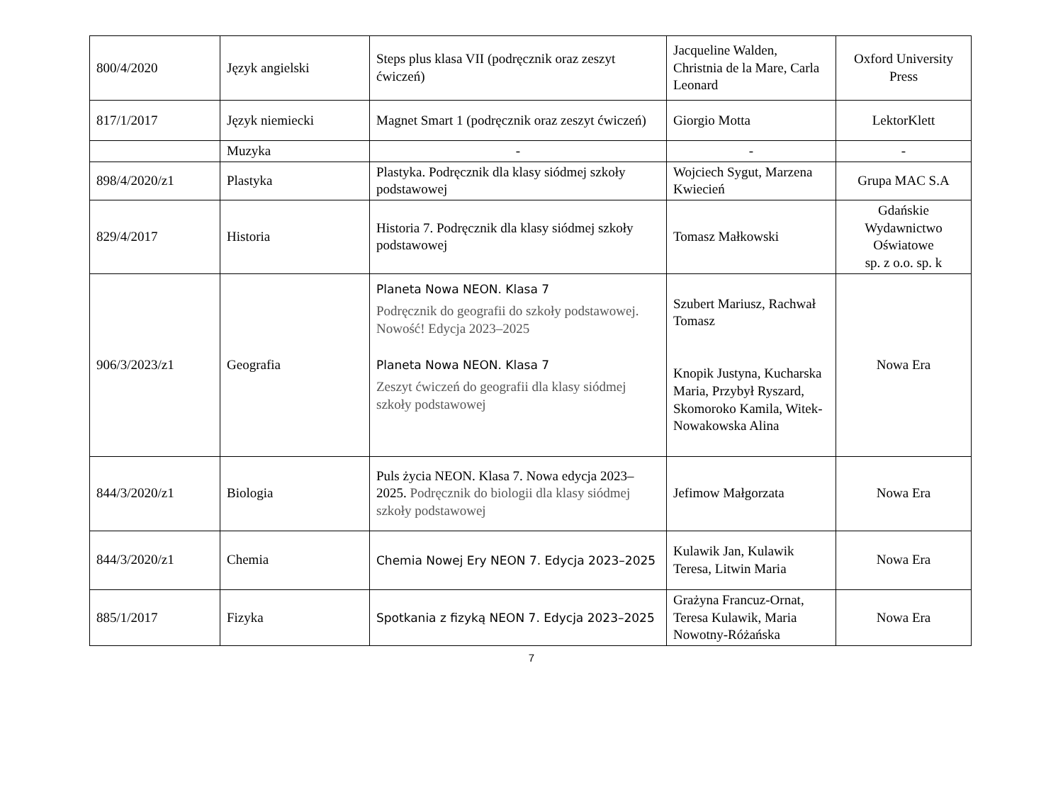| 800/4/2020 | Język angielski | Steps plus klasa VII (podręcznik oraz zeszyt ćwiczeń) | Jacqueline Walden, Christnia de la Mare, Carla Leonard | Oxford University Press |
| 817/1/2017 | Język niemiecki | Magnet Smart 1 (podręcznik oraz zeszyt ćwiczeń) | Giorgio Motta | LektorKlett |
| | Muzyka | - | - | - |
| 898/4/2020/z1 | Plastyka | Plastyka. Podręcznik dla klasy siódmej szkoły podstawowej | Wojciech Sygut, Marzena Kwiecień | Grupa MAC S.A |
| 829/4/2017 | Historia | Historia 7. Podręcznik dla klasy siódmej szkoły podstawowej | Tomasz Małkowski | Gdańskie Wydawnictwo Oświatowe sp. z o.o. sp. k |
| 906/3/2023/z1 | Geografia | Planeta Nowa NEON. Klasa 7 Podręcznik do geografii do szkoły podstawowej. Nowość! Edycja 2023–2025 Planeta Nowa NEON. Klasa 7 Zeszyt ćwiczeń do geografii dla klasy siódmej szkoły podstawowej | Szubert Mariusz, Rachwał Tomasz Knopik Justyna, Kucharska Maria, Przybył Ryszard, Skomoroko Kamila, Witek-Nowakowska Alina | Nowa Era |
| 844/3/2020/z1 | Biologia | Puls życia NEON. Klasa 7. Nowa edycja 2023–2025. Podręcznik do biologii dla klasy siódmej szkoły podstawowej | Jefimow Małgorzata | Nowa Era |
| 844/3/2020/z1 | Chemia | Chemia Nowej Ery NEON 7. Edycja 2023–2025 | Kulawik Jan, Kulawik Teresa, Litwin Maria | Nowa Era |
| 885/1/2017 | Fizyka | Spotkania z fizyką NEON 7. Edycja 2023–2025 | Grażyna Francuz-Ornat, Teresa Kulawik, Maria Nowotny-Różańska | Nowa Era |
7